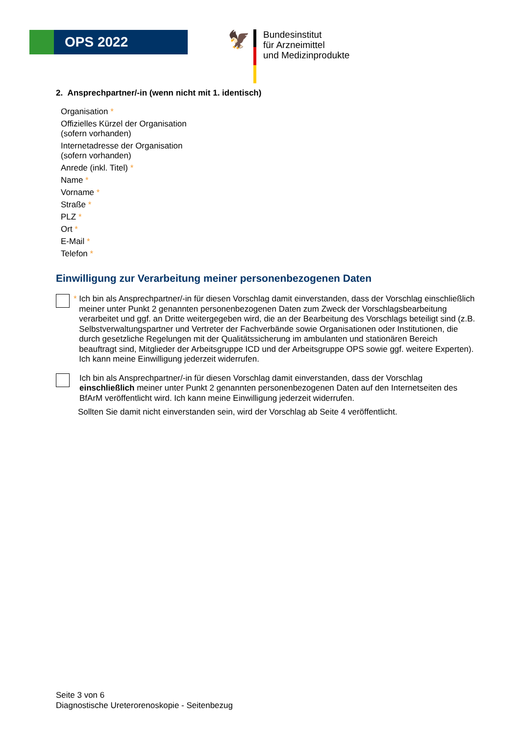OPS 2022
🦅
Bundesinstitut
für Arzneimittel
und Medizinprodukte
2. Ansprechpartner/-in (wenn nicht mit 1. identisch)
Organisation *
Offizielles Kürzel der Organisation
(sofern vorhanden)
Internetadresse der Organisation
(sofern vorhanden)
Anrede (inkl. Titel) *
Name *
Vorname *
Straße *
PLZ *
Ort *
E-Mail *
Telefon *
Einwilligung zur Verarbeitung meiner personenbezogenen Daten
* Ich bin als Ansprechpartner/-in für diesen Vorschlag damit einverstanden, dass der Vorschlag einschließlich meiner unter Punkt 2 genannten personenbezogenen Daten zum Zweck der Vorschlagsbearbeitung verarbeitet und ggf. an Dritte weitergegeben wird, die an der Bearbeitung des Vorschlags beteiligt sind (z.B. Selbstverwaltungspartner und Vertreter der Fachverbände sowie Organisationen oder Institutionen, die durch gesetzliche Regelungen mit der Qualitätssicherung im ambulanten und stationären Bereich beauftragt sind, Mitglieder der Arbeitsgruppe ICD und der Arbeitsgruppe OPS sowie ggf. weitere Experten). Ich kann meine Einwilligung jederzeit widerrufen.
Ich bin als Ansprechpartner/-in für diesen Vorschlag damit einverstanden, dass der Vorschlag einschließlich meiner unter Punkt 2 genannten personenbezogenen Daten auf den Internetseiten des BfArM veröffentlicht wird. Ich kann meine Einwilligung jederzeit widerrufen.
Sollten Sie damit nicht einverstanden sein, wird der Vorschlag ab Seite 4 veröffentlicht.
Seite 3 von 6
Diagnostische Ureterorenoskopie - Seitenbezug